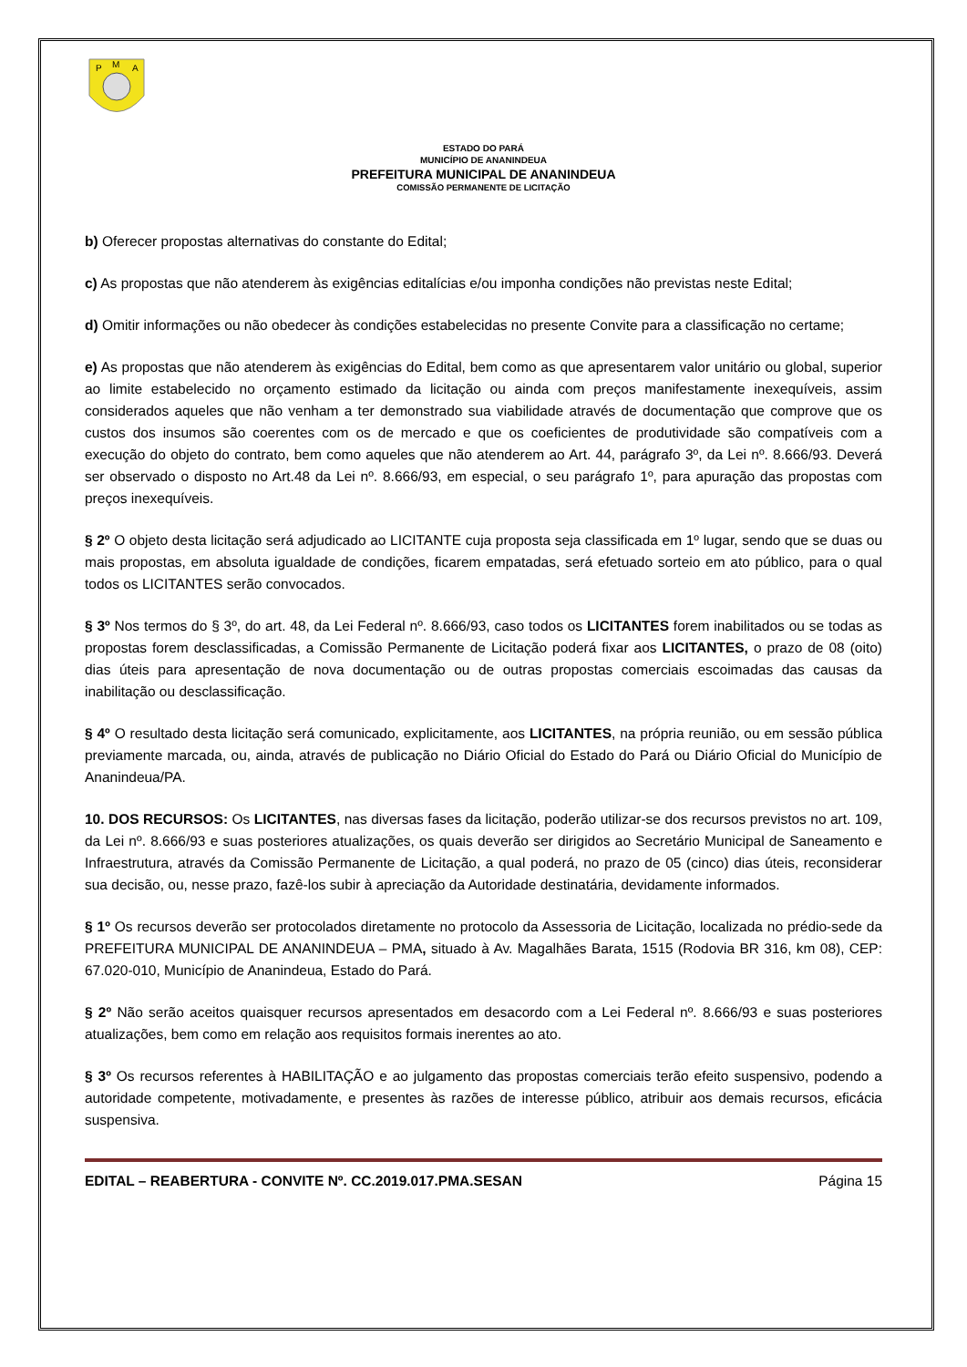P
M
A
ESTADO DO PARÁ
MUNICÍPIO DE ANANINDEUA
PREFEITURA MUNICIPAL DE ANANINDEUA
COMISSÃO PERMANENTE DE LICITAÇÃO
b) Oferecer propostas alternativas do constante do Edital;
c) As propostas que não atenderem às exigências editalícias e/ou imponha condições não previstas neste Edital;
d) Omitir informações ou não obedecer às condições estabelecidas no presente Convite para a classificação no certame;
e) As propostas que não atenderem às exigências do Edital, bem como as que apresentarem valor unitário ou global, superior ao limite estabelecido no orçamento estimado da licitação ou ainda com preços manifestamente inexequíveis, assim considerados aqueles que não venham a ter demonstrado sua viabilidade através de documentação que comprove que os custos dos insumos são coerentes com os de mercado e que os coeficientes de produtividade são compatíveis com a execução do objeto do contrato, bem como aqueles que não atenderem ao Art. 44, parágrafo 3º, da Lei nº. 8.666/93. Deverá ser observado o disposto no Art.48 da Lei nº. 8.666/93, em especial, o seu parágrafo 1º, para apuração das propostas com preços inexequíveis.
§ 2º O objeto desta licitação será adjudicado ao LICITANTE cuja proposta seja classificada em 1º lugar, sendo que se duas ou mais propostas, em absoluta igualdade de condições, ficarem empatadas, será efetuado sorteio em ato público, para o qual todos os LICITANTES serão convocados.
§ 3º Nos termos do § 3º, do art. 48, da Lei Federal nº. 8.666/93, caso todos os LICITANTES forem inabilitados ou se todas as propostas forem desclassificadas, a Comissão Permanente de Licitação poderá fixar aos LICITANTES, o prazo de 08 (oito) dias úteis para apresentação de nova documentação ou de outras propostas comerciais escoimadas das causas da inabilitação ou desclassificação.
§ 4º O resultado desta licitação será comunicado, explicitamente, aos LICITANTES, na própria reunião, ou em sessão pública previamente marcada, ou, ainda, através de publicação no Diário Oficial do Estado do Pará ou Diário Oficial do Município de Ananindeua/PA.
10. DOS RECURSOS: Os LICITANTES, nas diversas fases da licitação, poderão utilizar-se dos recursos previstos no art. 109, da Lei nº. 8.666/93 e suas posteriores atualizações, os quais deverão ser dirigidos ao Secretário Municipal de Saneamento e Infraestrutura, através da Comissão Permanente de Licitação, a qual poderá, no prazo de 05 (cinco) dias úteis, reconsiderar sua decisão, ou, nesse prazo, fazê-los subir à apreciação da Autoridade destinatária, devidamente informados.
§ 1º Os recursos deverão ser protocolados diretamente no protocolo da Assessoria de Licitação, localizada no prédio-sede da PREFEITURA MUNICIPAL DE ANANINDEUA – PMA, situado à Av. Magalhães Barata, 1515 (Rodovia BR 316, km 08), CEP: 67.020-010, Município de Ananindeua, Estado do Pará.
§ 2º Não serão aceitos quaisquer recursos apresentados em desacordo com a Lei Federal nº. 8.666/93 e suas posteriores atualizações, bem como em relação aos requisitos formais inerentes ao ato.
§ 3º Os recursos referentes à HABILITAÇÃO e ao julgamento das propostas comerciais terão efeito suspensivo, podendo a autoridade competente, motivadamente, e presentes às razões de interesse público, atribuir aos demais recursos, eficácia suspensiva.
EDITAL – REABERTURA - CONVITE Nº. CC.2019.017.PMA.SESAN Página 15